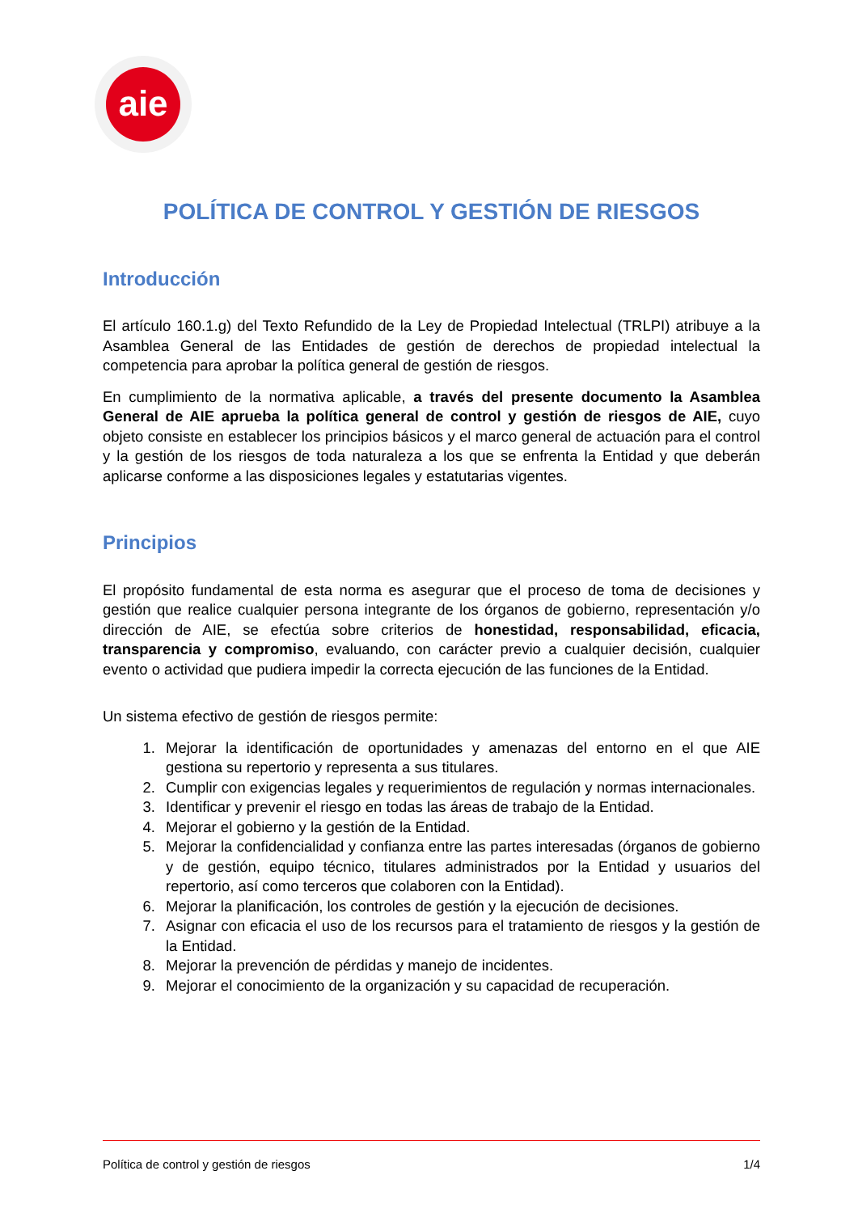aie
POLÍTICA DE CONTROL Y GESTIÓN DE RIESGOS
Introducción
El artículo 160.1.g) del Texto Refundido de la Ley de Propiedad Intelectual (TRLPI) atribuye a la Asamblea General de las Entidades de gestión de derechos de propiedad intelectual la competencia para aprobar la política general de gestión de riesgos.
En cumplimiento de la normativa aplicable, a través del presente documento la Asamblea General de AIE aprueba la política general de control y gestión de riesgos de AIE, cuyo objeto consiste en establecer los principios básicos y el marco general de actuación para el control y la gestión de los riesgos de toda naturaleza a los que se enfrenta la Entidad y que deberán aplicarse conforme a las disposiciones legales y estatutarias vigentes.
Principios
El propósito fundamental de esta norma es asegurar que el proceso de toma de decisiones y gestión que realice cualquier persona integrante de los órganos de gobierno, representación y/o dirección de AIE, se efectúa sobre criterios de honestidad, responsabilidad, eficacia, transparencia y compromiso, evaluando, con carácter previo a cualquier decisión, cualquier evento o actividad que pudiera impedir la correcta ejecución de las funciones de la Entidad.
Un sistema efectivo de gestión de riesgos permite:
1. Mejorar la identificación de oportunidades y amenazas del entorno en el que AIE gestiona su repertorio y representa a sus titulares.
2. Cumplir con exigencias legales y requerimientos de regulación y normas internacionales.
3. Identificar y prevenir el riesgo en todas las áreas de trabajo de la Entidad.
4. Mejorar el gobierno y la gestión de la Entidad.
5. Mejorar la confidencialidad y confianza entre las partes interesadas (órganos de gobierno y de gestión, equipo técnico, titulares administrados por la Entidad y usuarios del repertorio, así como terceros que colaboren con la Entidad).
6. Mejorar la planificación, los controles de gestión y la ejecución de decisiones.
7. Asignar con eficacia el uso de los recursos para el tratamiento de riesgos y la gestión de la Entidad.
8. Mejorar la prevención de pérdidas y manejo de incidentes.
9. Mejorar el conocimiento de la organización y su capacidad de recuperación.
Política de control y gestión de riesgos 1/4